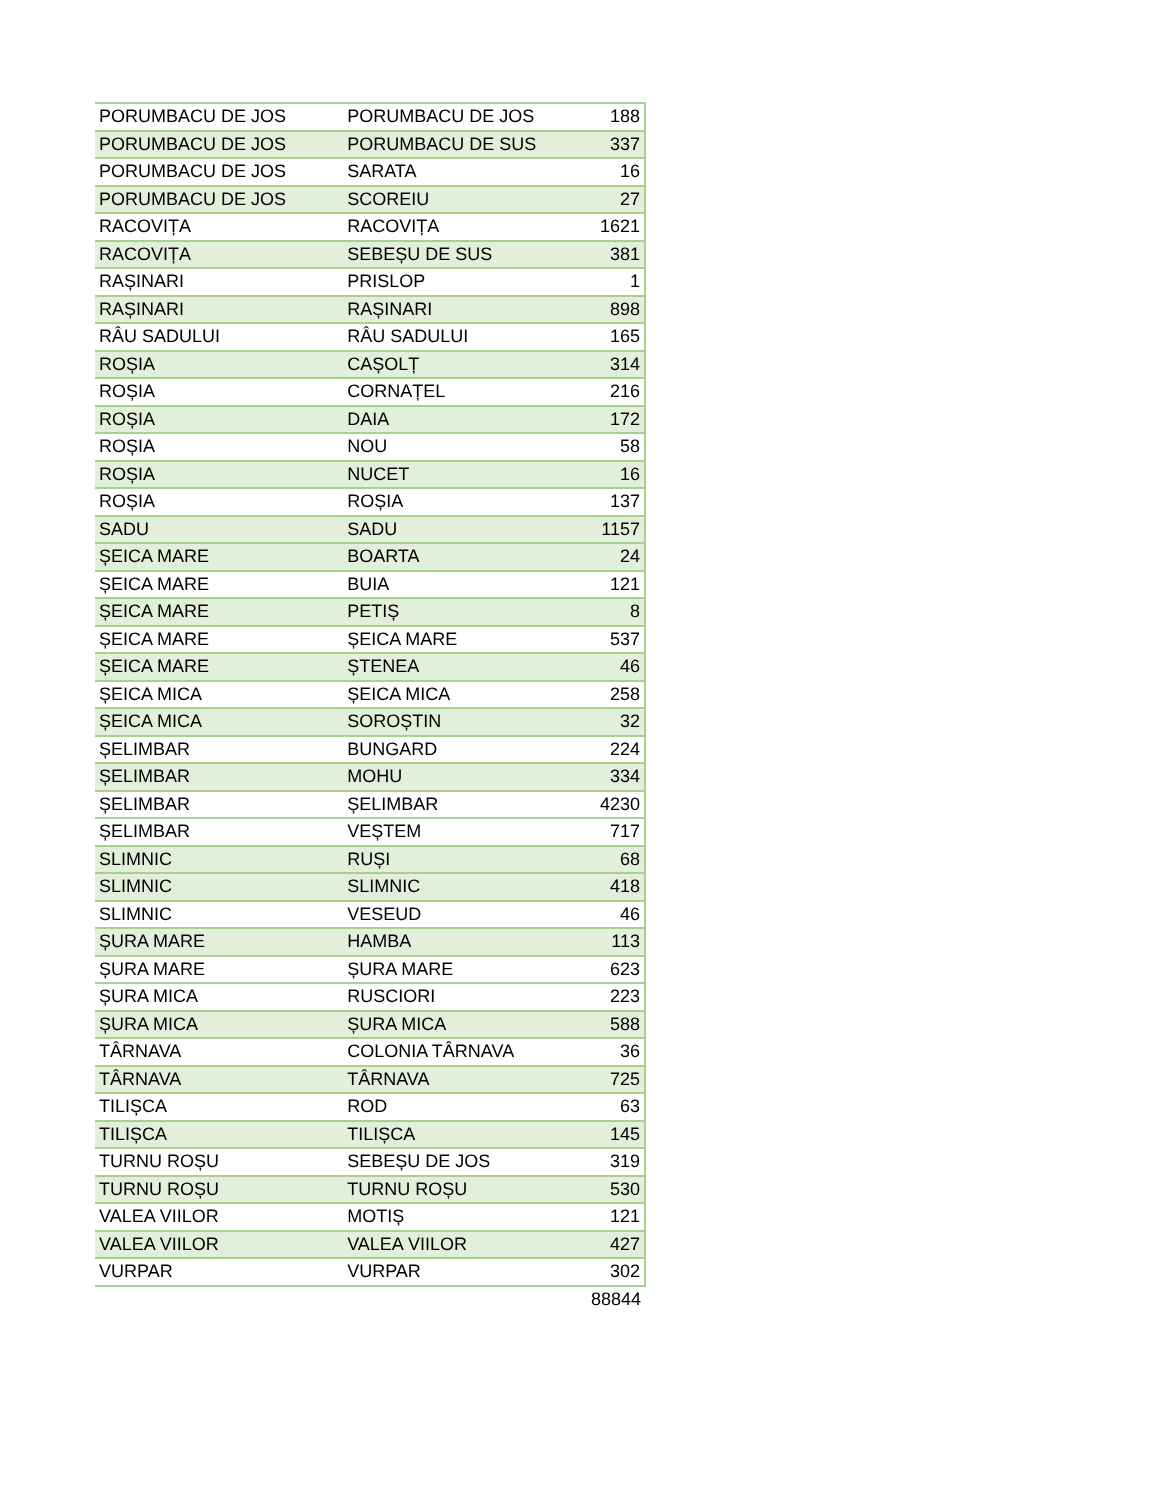| PORUMBACU DE JOS | PORUMBACU DE JOS | 188 |
| PORUMBACU DE JOS | PORUMBACU DE SUS | 337 |
| PORUMBACU DE JOS | SARATA | 16 |
| PORUMBACU DE JOS | SCOREIU | 27 |
| RACOVIȚA | RACOVIȚA | 1621 |
| RACOVIȚA | SEBEȘU DE SUS | 381 |
| RAȘINARI | PRISLOP | 1 |
| RAȘINARI | RAȘINARI | 898 |
| RÂU SADULUI | RÂU SADULUI | 165 |
| ROȘIA | CAȘOLȚ | 314 |
| ROȘIA | CORNAȚEL | 216 |
| ROȘIA | DAIA | 172 |
| ROȘIA | NOU | 58 |
| ROȘIA | NUCET | 16 |
| ROȘIA | ROȘIA | 137 |
| SADU | SADU | 1157 |
| ȘEICA MARE | BOARTA | 24 |
| ȘEICA MARE | BUIA | 121 |
| ȘEICA MARE | PETIȘ | 8 |
| ȘEICA MARE | ȘEICA MARE | 537 |
| ȘEICA MARE | ȘTENEA | 46 |
| ȘEICA MICA | ȘEICA MICA | 258 |
| ȘEICA MICA | SOROȘTIN | 32 |
| ȘELIMBAR | BUNGARD | 224 |
| ȘELIMBAR | MOHU | 334 |
| ȘELIMBAR | ȘELIMBAR | 4230 |
| ȘELIMBAR | VEȘTEM | 717 |
| SLIMNIC | RUȘI | 68 |
| SLIMNIC | SLIMNIC | 418 |
| SLIMNIC | VESEUD | 46 |
| ȘURA MARE | HAMBA | 113 |
| ȘURA MARE | ȘURA MARE | 623 |
| ȘURA MICA | RUSCIORI | 223 |
| ȘURA MICA | ȘURA MICA | 588 |
| TÂRNAVA | COLONIA TÂRNAVA | 36 |
| TÂRNAVA | TÂRNAVA | 725 |
| TILIȘCA | ROD | 63 |
| TILIȘCA | TILIȘCA | 145 |
| TURNU ROȘU | SEBEȘU DE JOS | 319 |
| TURNU ROȘU | TURNU ROȘU | 530 |
| VALEA VIILOR | MOTIȘ | 121 |
| VALEA VIILOR | VALEA VIILOR | 427 |
| VURPAR | VURPAR | 302 |
| | | 88844 |